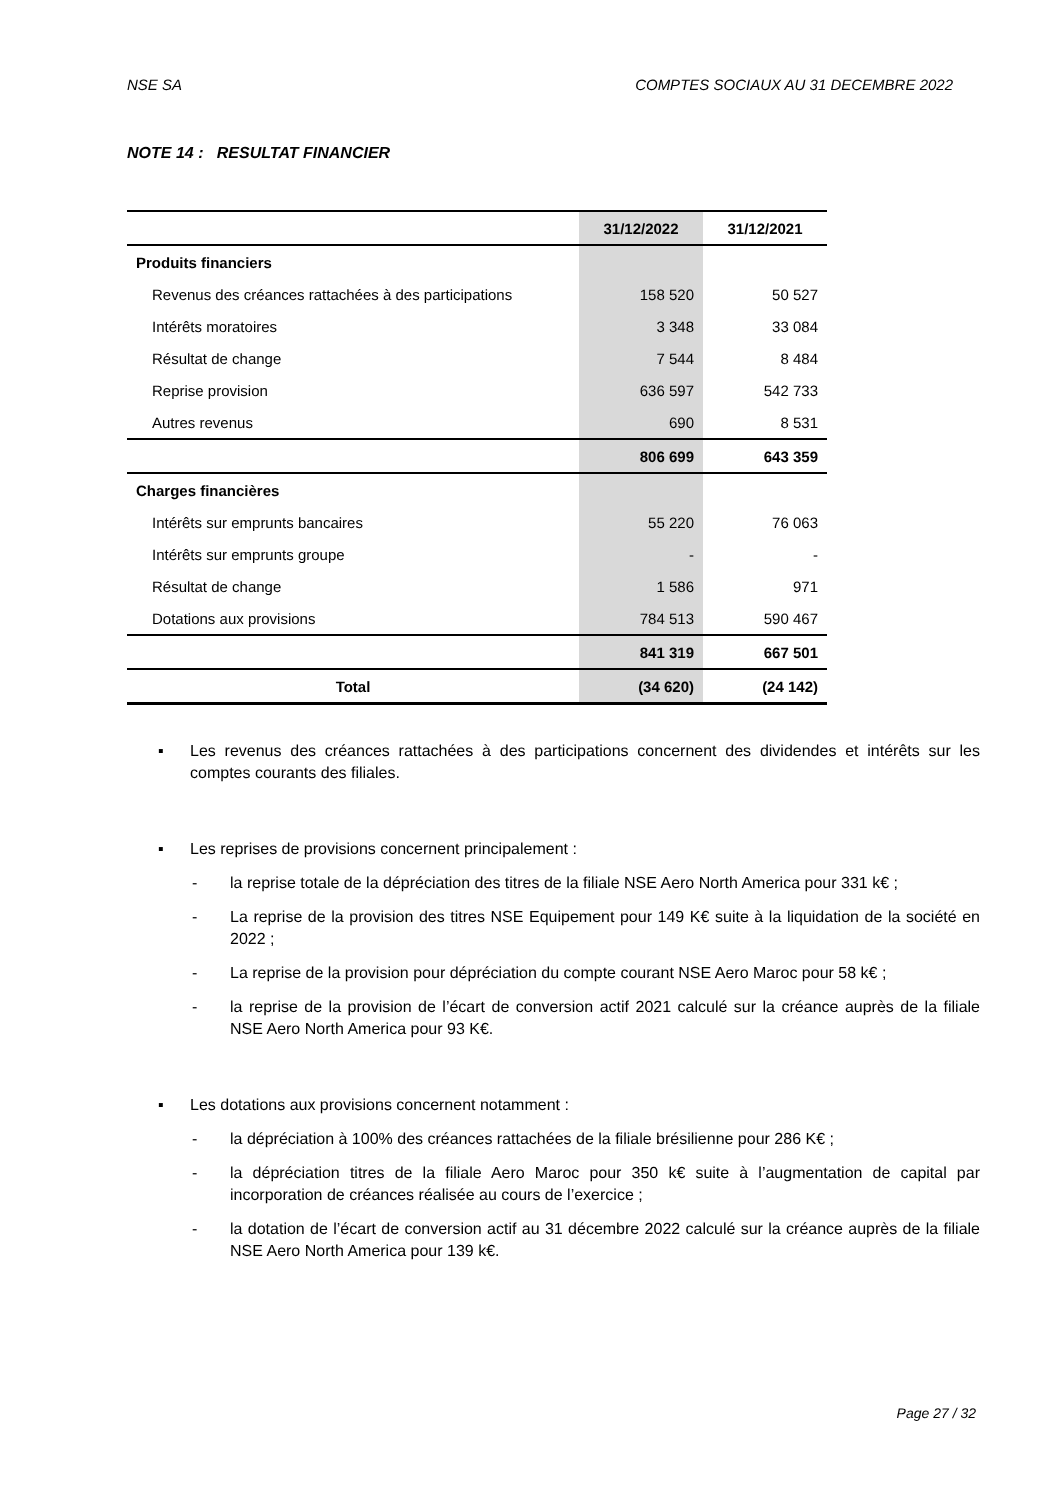NSE SA COMPTES SOCIAUX AU 31 DECEMBRE 2022
NOTE 14 : RESULTAT FINANCIER
| | 31/12/2022 | 31/12/2021 |
| --- | --- | --- |
| Produits financiers | | |
| Revenus des créances rattachées à des participations | 158 520 | 50 527 |
| Intérêts moratoires | 3 348 | 33 084 |
| Résultat de change | 7 544 | 8 484 |
| Reprise provision | 636 597 | 542 733 |
| Autres revenus | 690 | 8 531 |
| | 806 699 | 643 359 |
| Charges financières | | |
| Intérêts sur emprunts bancaires | 55 220 | 76 063 |
| Intérêts sur emprunts groupe | - | - |
| Résultat de change | 1 586 | 971 |
| Dotations aux provisions | 784 513 | 590 467 |
| | 841 319 | 667 501 |
| Total | (34 620) | (24 142) |
▪ Les revenus des créances rattachées à des participations concernent des dividendes et intérêts sur les comptes courants des filiales.
▪ Les reprises de provisions concernent principalement :
- la reprise totale de la dépréciation des titres de la filiale NSE Aero North America pour 331 k€ ;
- La reprise de la provision des titres NSE Equipement pour 149 K€ suite à la liquidation de la société en 2022 ;
- La reprise de la provision pour dépréciation du compte courant NSE Aero Maroc pour 58 k€ ;
- la reprise de la provision de l’écart de conversion actif 2021 calculé sur la créance auprès de la filiale NSE Aero North America pour 93 K€.
▪ Les dotations aux provisions concernent notamment :
- la dépréciation à 100% des créances rattachées de la filiale brésilienne pour 286 K€ ;
- la dépréciation titres de la filiale Aero Maroc pour 350 k€ suite à l’augmentation de capital par incorporation de créances réalisée au cours de l’exercice ;
- la dotation de l’écart de conversion actif au 31 décembre 2022 calculé sur la créance auprès de la filiale NSE Aero North America pour 139 k€.
Page 27 / 32